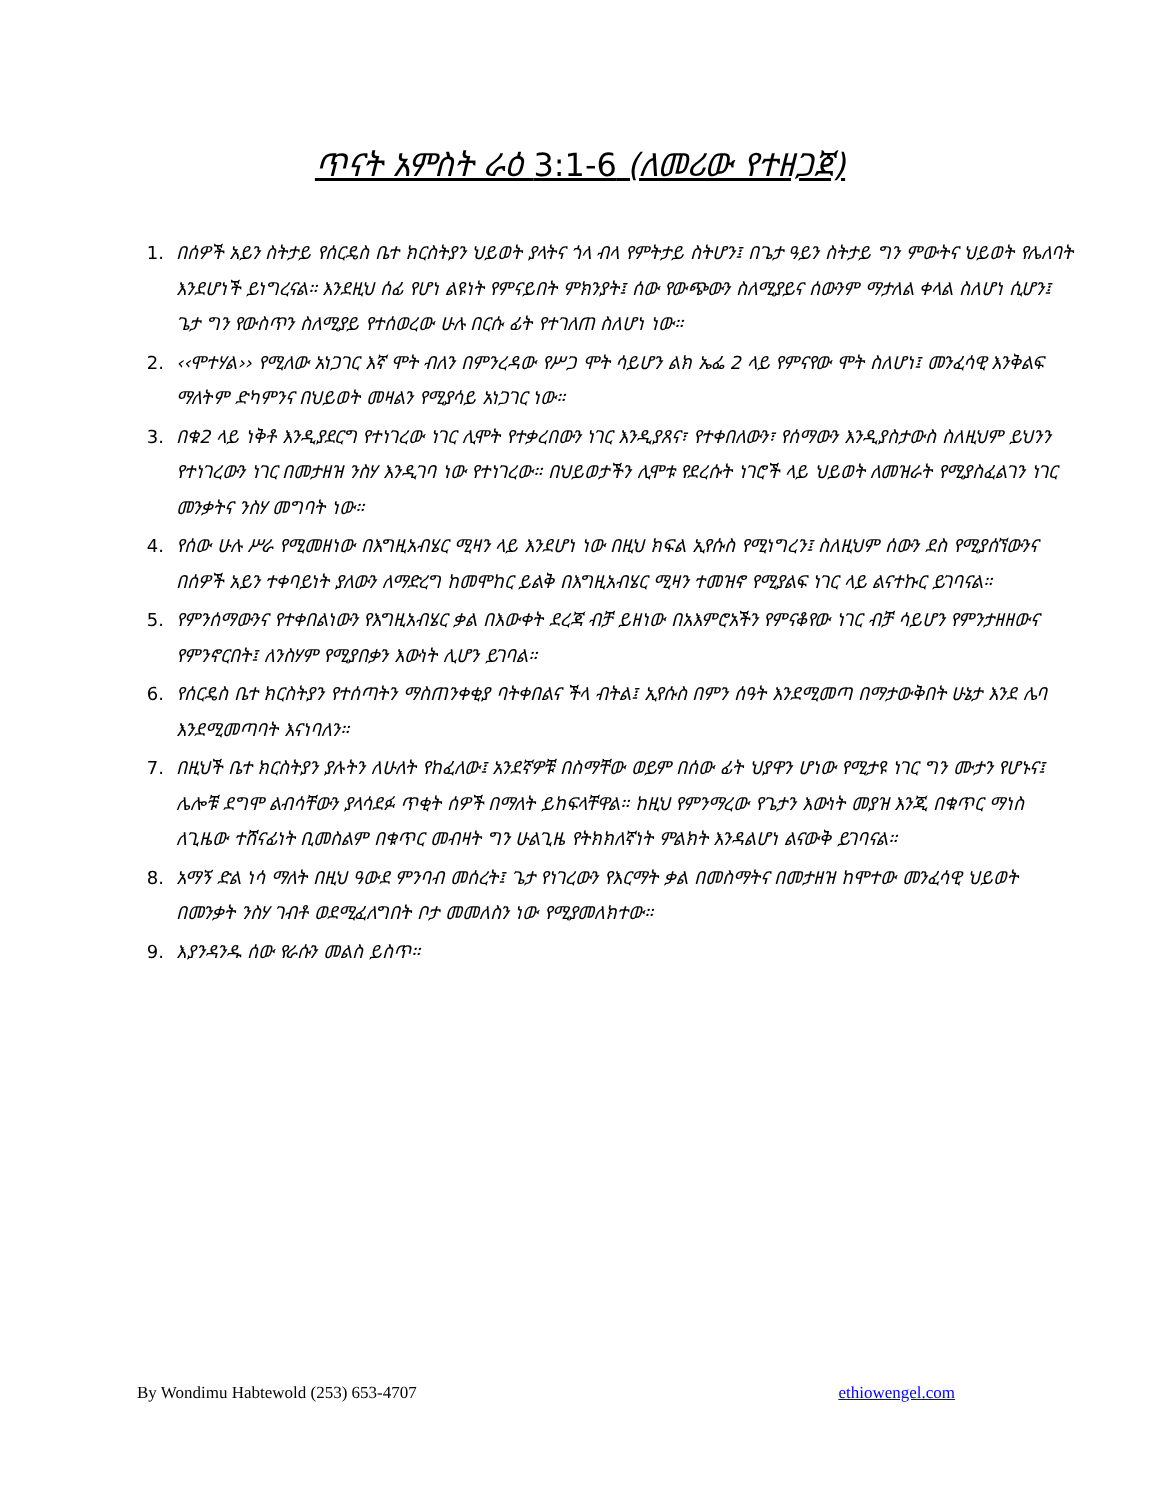ጥናት አምስት ራዕ 3:1-6 (ለመሪው የተዘጋጀ)
1. በሰዎች አይን ስትታይ የሰርዴስ ቤተ ክርስትያን ህይወት ያላትና ጎላ ብላ የምትታይ ስትሆን፤ በጌታ ዓይን ስትታይ ግን ምውትና ህይወት የሌለባት እንደሆነች ይነግረናል። እንደዚህ ሰፊ የሆነ ልዩነት የምናይበት ምክንያት፤ ሰው የውጭውን ስለሚያይና ሰውንም ማታለል ቀላል ስለሆነ ሲሆን፤ ጌታ ግን የውስጥን ስለሚያይ የተሰወረው ሁሉ በርሱ ፊት የተገለጠ ስለሆነ ነው።
2. ‹‹ሞተሃል›› የሚለው አነጋገር እኛ ሞት ብለን በምንረዳው የሥጋ ሞት ሳይሆን ልክ ኤፌ 2 ላይ የምናየው ሞት ስለሆነ፤ መንፈሳዊ እንቅልፍ ማለትም ድካምንና በህይወት መዛልን የሚያሳይ አነጋገር ነው።
3. በቁ2 ላይ ነቅቶ እንዲያደርግ የተነገረው ነገር ሊሞት የተቃረበውን ነገር እንዲያጸና፣ የተቀበለውን፣ የሰማውን እንዲያስታውስ ስለዚህም ይህንን የተነገረውን ነገር በመታዘዝ ንስሃ እንዲገባ ነው የተነገረው። በህይወታችን ሊሞቱ የደረሱት ነገሮች ላይ ህይወት ለመዝራት የሚያስፈልገን ነገር መንቃትና ንስሃ መግባት ነው።
4. የሰው ሁሉ ሥራ የሚመዘነው በእግዚአብሄር ሚዛን ላይ እንደሆነ ነው በዚህ ክፍል ኢየሱስ የሚነግረን፤ ስለዚህም ሰውን ደስ የሚያሰኘውንና በሰዎች አይን ተቀባይነት ያለውን ለማድረግ ከመሞከር ይልቅ በእግዚአብሄር ሚዛን ተመዝኖ የሚያልፍ ነገር ላይ ልናተኩር ይገባናል።
5. የምንሰማውንና የተቀበልነውን የእግዚአብሄር ቃል በእውቀት ደረጃ ብቻ ይዘነው በአእምሮአችን የምናቆየው ነገር ብቻ ሳይሆን የምንታዘዘውና የምንኖርበት፤ ለንስሃም የሚያበቃን እውነት ሊሆን ይገባል።
6. የሰርዴስ ቤተ ክርስትያን የተሰጣትን ማስጠንቀቂያ ባትቀበልና ችላ ብትል፤ ኢየሱስ በምን ሰዓት እንደሚመጣ በማታውቅበት ሁኔታ እንደ ሌባ እንደሚመጣባት እናነባለን።
7. በዚህች ቤተ ክርስትያን ያሉትን ለሁለት የከፈለው፤ አንደኛዎቹ በስማቸው ወይም በሰው ፊት ህያዋን ሆነው የሚታዩ ነገር ግን ሙታን የሆኑና፤ ሌሎቹ ደግሞ ልብሳቸውን ያላሳደፉ ጥቂት ሰዎች በማለት ይከፍላቸዋል። ከዚህ የምንማረው የጌታን እውነት መያዝ እንጂ በቁጥር ማነስ ለጊዜው ተሸናፊነት ቢመስልም በቁጥር መብዛት ግን ሁልጊዜ የትክክለኛነት ምልክት እንዳልሆነ ልናውቅ ይገባናል።
8. አማኝ ድል ነሳ ማለት በዚህ ዓውደ ምንባብ መሰረት፤ ጌታ የነገረውን የእርማት ቃል በመስማትና በመታዘዝ ከሞተው መንፈሳዊ ህይወት በመንቃት ንስሃ ገብቶ ወደሚፈለግበት ቦታ መመለስን ነው የሚያመለክተው።
9. እያንዳንዱ ሰው የራሱን መልስ ይስጥ።
By Wondimu Habtewold (253) 653-4707 ethiowengel.com